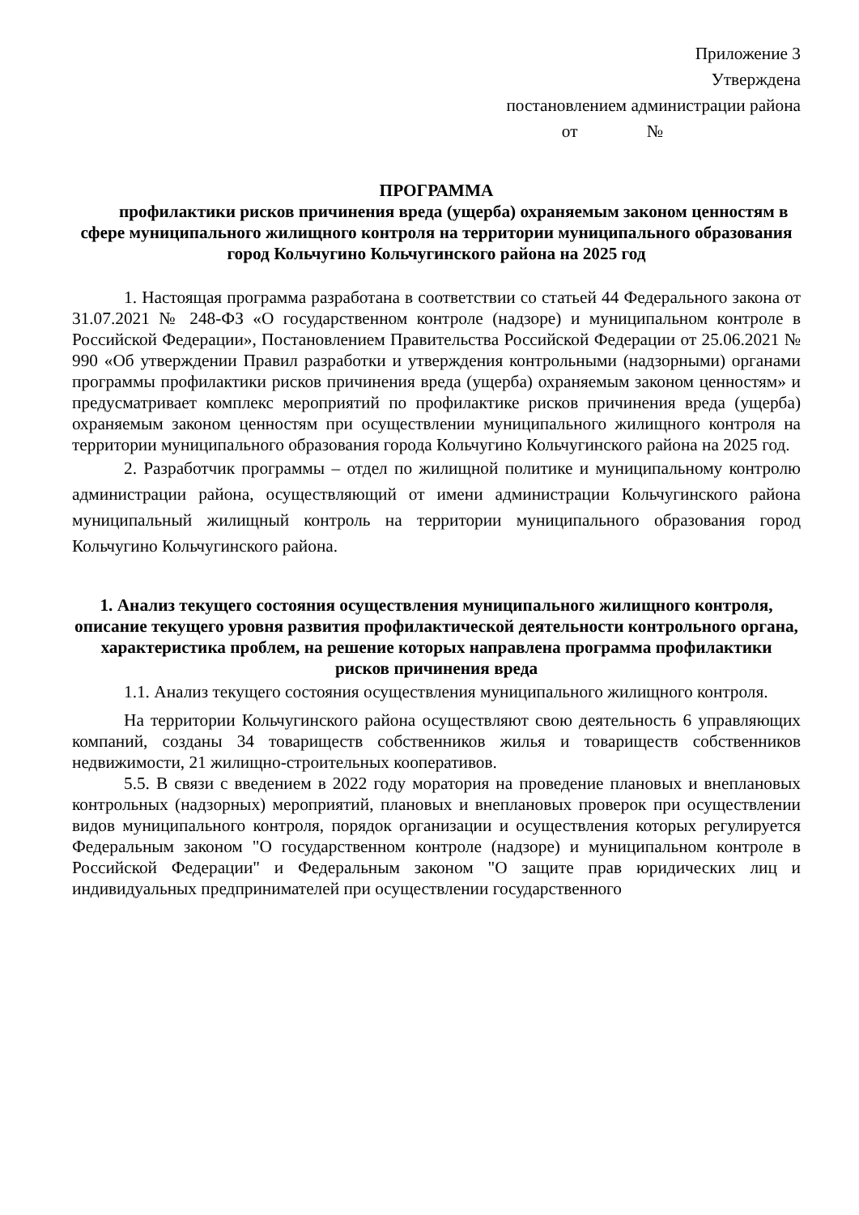Приложение 3
Утверждена
постановлением администрации района
от №
ПРОГРАММА
профилактики рисков причинения вреда (ущерба) охраняемым законом ценностям в сфере муниципального жилищного контроля на территории муниципального образования город Кольчугино Кольчугинского района на 2025 год
1. Настоящая программа разработана в соответствии со статьей 44 Федерального закона от 31.07.2021 № 248-ФЗ «О государственном контроле (надзоре) и муниципальном контроле в Российской Федерации», Постановлением Правительства Российской Федерации от 25.06.2021 № 990 «Об утверждении Правил разработки и утверждения контрольными (надзорными) органами программы профилактики рисков причинения вреда (ущерба) охраняемым законом ценностям» и предусматривает комплекс мероприятий по профилактике рисков причинения вреда (ущерба) охраняемым законом ценностям при осуществлении муниципального жилищного контроля на территории муниципального образования города Кольчугино Кольчугинского района на 2025 год.
2. Разработчик программы – отдел по жилищной политике и муниципальному контролю администрации района, осуществляющий от имени администрации Кольчугинского района муниципальный жилищный контроль на территории муниципального образования город Кольчугино Кольчугинского района.
1. Анализ текущего состояния осуществления муниципального жилищного контроля, описание текущего уровня развития профилактической деятельности контрольного органа, характеристика проблем, на решение которых направлена программа профилактики рисков причинения вреда
1.1. Анализ текущего состояния осуществления муниципального жилищного контроля.
На территории Кольчугинского района осуществляют свою деятельность 6 управляющих компаний, созданы 34 товариществ собственников жилья и товариществ собственников недвижимости, 21 жилищно-строительных кооперативов.
5.5. В связи с введением в 2022 году моратория на проведение плановых и внеплановых контрольных (надзорных) мероприятий, плановых и внеплановых проверок при осуществлении видов муниципального контроля, порядок организации и осуществления которых регулируется Федеральным законом "О государственном контроле (надзоре) и муниципальном контроле в Российской Федерации" и Федеральным законом "О защите прав юридических лиц и индивидуальных предпринимателей при осуществлении государственного